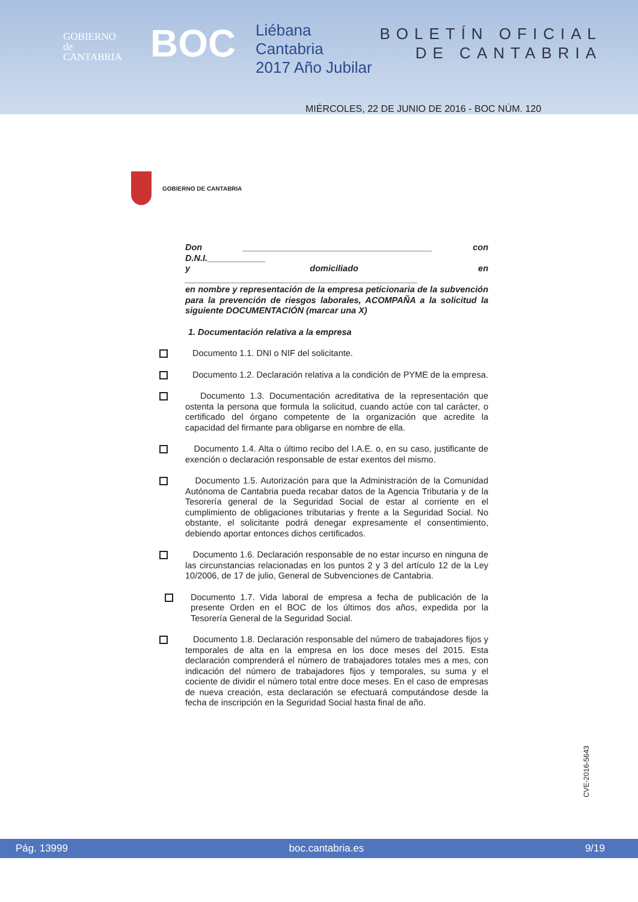GOBIERNO
de
CANTABRIA
BOC
Liébana
Cantabria
2017 Año Jubilar
BOLETÍN OFICIAL
DE CANTABRIA
MIÉRCOLES, 22 DE JUNIO DE 2016 - BOC NÚM. 120
GOBIERNO DE CANTABRIA
Don _______________________________________ con D.N.I.____________
y domiciliado en ________________________________________________
en nombre y representación de la empresa peticionaria de la subvención para la prevención de riesgos laborales, ACOMPAÑA a la solicitud la siguiente DOCUMENTACIÓN (marcar una X)
1. Documentación relativa a la empresa
Documento 1.1. DNI o NIF del solicitante.
Documento 1.2. Declaración relativa a la condición de PYME de la empresa.
Documento 1.3. Documentación acreditativa de la representación que ostenta la persona que formula la solicitud, cuando actúe con tal carácter, o certificado del órgano competente de la organización que acredite la capacidad del firmante para obligarse en nombre de ella.
Documento 1.4. Alta o último recibo del I.A.E. o, en su caso, justificante de exención o declaración responsable de estar exentos del mismo.
Documento 1.5. Autorización para que la Administración de la Comunidad Autónoma de Cantabria pueda recabar datos de la Agencia Tributaria y de la Tesorería general de la Seguridad Social de estar al corriente en el cumplimiento de obligaciones tributarias y frente a la Seguridad Social. No obstante, el solicitante podrá denegar expresamente el consentimiento, debiendo aportar entonces dichos certificados.
Documento 1.6. Declaración responsable de no estar incurso en ninguna de las circunstancias relacionadas en los puntos 2 y 3 del artículo 12 de la Ley 10/2006, de 17 de julio, General de Subvenciones de Cantabria.
Documento 1.7. Vida laboral de empresa a fecha de publicación de la presente Orden en el BOC de los últimos dos años, expedida por la Tesorería General de la Seguridad Social.
Documento 1.8. Declaración responsable del número de trabajadores fijos y temporales de alta en la empresa en los doce meses del 2015. Esta declaración comprenderá el número de trabajadores totales mes a mes, con indicación del número de trabajadores fijos y temporales, su suma y el cociente de dividir el número total entre doce meses. En el caso de empresas de nueva creación, esta declaración se efectuará computándose desde la fecha de inscripción en la Seguridad Social hasta final de año.
CVE-2016-5643
Pág. 13999 boc.cantabria.es 9/19